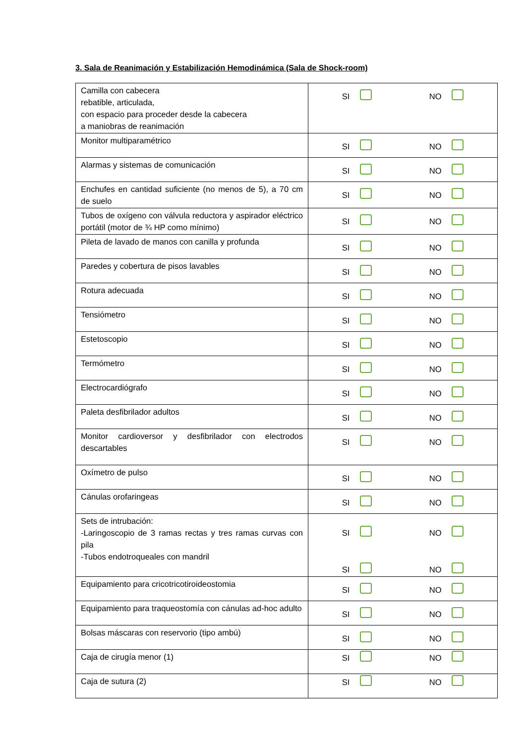3. Sala de Reanimación y Estabilización Hemodinámica (Sala de Shock-room)
| Camilla con cabecera rebatible, articulada, con espacio para proceder desde la cabecera a maniobras de reanimación | SI NO |
| Monitor multiparamétrico | SI NO |
| Alarmas y sistemas de comunicación | SI NO |
| Enchufes en cantidad suficiente (no menos de 5), a 70 cm de suelo | SI NO |
| Tubos de oxígeno con válvula reductora y aspirador eléctrico portátil (motor de ¾ HP como mínimo) | SI NO |
| Pileta de lavado de manos con canilla y profunda | SI NO |
| Paredes y cobertura de pisos lavables | SI NO |
| Rotura adecuada | SI NO |
| Tensiómetro | SI NO |
| Estetoscopio | SI NO |
| Termómetro | SI NO |
| Electrocardiógrafo | SI NO |
| Paleta desfibrilador adultos | SI NO |
| Monitor cardioversor y desfibrilador con electrodos descartables | SI NO |
| Oxímetro de pulso | SI NO |
| Cánulas orofaringeas | SI NO |
| Sets de intrubación: -Laringoscopio de 3 ramas rectas y tres ramas curvas con pila -Tubos endotroqueales con mandril | SI NO SI NO |
| Equipamiento para cricotricotiroideostomia | SI NO |
| Equipamiento para traqueostomía con cánulas ad-hoc adulto | SI NO |
| Bolsas máscaras con reservorio (tipo ambú) | SI NO |
| Caja de cirugía menor (1) | SI NO |
| Caja de sutura (2) | SI NO |